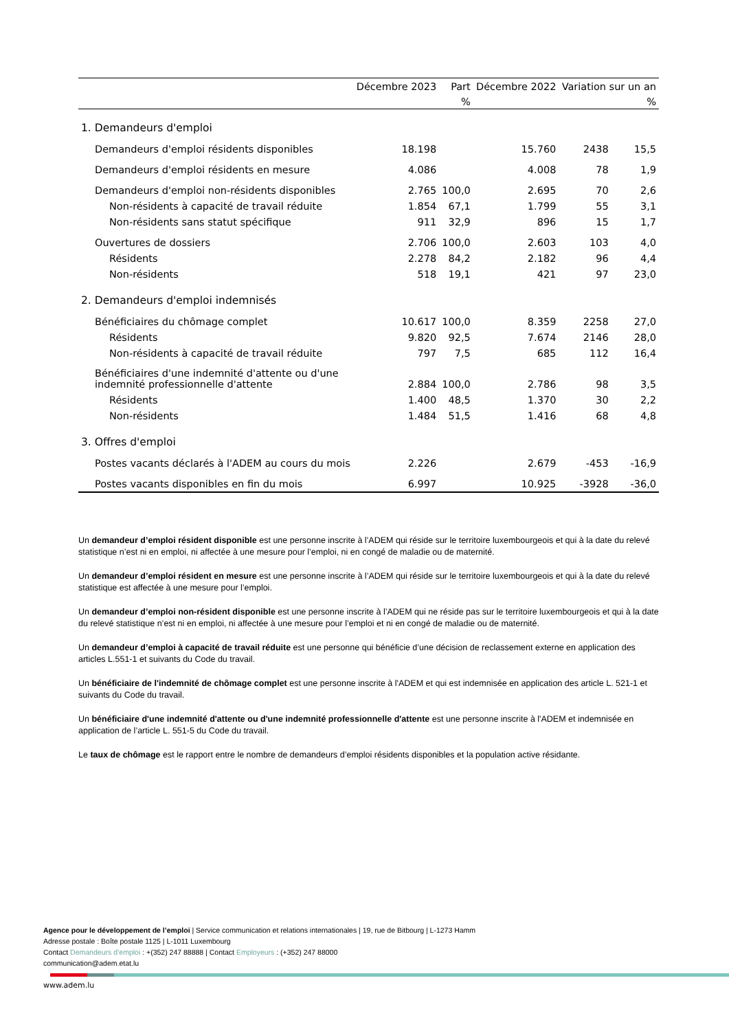| | Décembre 2023 | Part | Décembre 2022 | Variation sur un an | |
| --- | --- | --- | --- | --- | --- |
| | | % | | | % |
| 1. Demandeurs d'emploi | | | | | |
| Demandeurs d'emploi résidents disponibles | 18.198 | | 15.760 | 2438 | 15,5 |
| Demandeurs d'emploi résidents en mesure | 4.086 | | 4.008 | 78 | 1,9 |
| Demandeurs d'emploi non-résidents disponibles | 2.765 | 100,0 | 2.695 | 70 | 2,6 |
| Non-résidents à capacité de travail réduite | 1.854 | 67,1 | 1.799 | 55 | 3,1 |
| Non-résidents sans statut spécifique | 911 | 32,9 | 896 | 15 | 1,7 |
| Ouvertures de dossiers | 2.706 | 100,0 | 2.603 | 103 | 4,0 |
| Résidents | 2.278 | 84,2 | 2.182 | 96 | 4,4 |
| Non-résidents | 518 | 19,1 | 421 | 97 | 23,0 |
| 2. Demandeurs d'emploi indemnisés | | | | | |
| Bénéficiaires du chômage complet | 10.617 | 100,0 | 8.359 | 2258 | 27,0 |
| Résidents | 9.820 | 92,5 | 7.674 | 2146 | 28,0 |
| Non-résidents à capacité de travail réduite | 797 | 7,5 | 685 | 112 | 16,4 |
| Bénéficiaires d'une indemnité d'attente ou d'une indemnité professionnelle d'attente | 2.884 | 100,0 | 2.786 | 98 | 3,5 |
| Résidents | 1.400 | 48,5 | 1.370 | 30 | 2,2 |
| Non-résidents | 1.484 | 51,5 | 1.416 | 68 | 4,8 |
| 3. Offres d'emploi | | | | | |
| Postes vacants déclarés à l'ADEM au cours du mois | 2.226 | | 2.679 | -453 | -16,9 |
| Postes vacants disponibles en fin du mois | 6.997 | | 10.925 | -3928 | -36,0 |
Un demandeur d’emploi résident disponible est une personne inscrite à l’ADEM qui réside sur le territoire luxembourgeois et qui à la date du relevé statistique n’est ni en emploi, ni affectée à une mesure pour l’emploi, ni en congé de maladie ou de maternité.
Un demandeur d’emploi résident en mesure est une personne inscrite à l’ADEM qui réside sur le territoire luxembourgeois et qui à la date du relevé statistique est affectée à une mesure pour l’emploi.
Un demandeur d’emploi non-résident disponible est une personne inscrite à l’ADEM qui ne réside pas sur le territoire luxembourgeois et qui à la date du relevé statistique n’est ni en emploi, ni affectée à une mesure pour l’emploi et ni en congé de maladie ou de maternité.
Un demandeur d’emploi à capacité de travail réduite est une personne qui bénéficie d’une décision de reclassement externe en application des articles L.551-1 et suivants du Code du travail.
Un bénéficiaire de l'indemnité de chômage complet est une personne inscrite à l'ADEM et qui est indemnisée en application des article L. 521-1 et suivants du Code du travail.
Un bénéficiaire d'une indemnité d'attente ou d'une indemnité professionnelle d'attente est une personne inscrite à l'ADEM et indemnisée en application de l’article L. 551-5 du Code du travail.
Le taux de chômage est le rapport entre le nombre de demandeurs d’emploi résidents disponibles et la population active résidante.
Agence pour le développement de l’emploi | Service communication et relations internationales | 19, rue de Bitbourg | L-1273 Hamm
Adresse postale : Boîte postale 1125 | L-1011 Luxembourg
Contact Demandeurs d’emploi : +(352) 247 88888 | Contact Employeurs : (+352) 247 88000
communication@adem.etat.lu
www.adem.lu